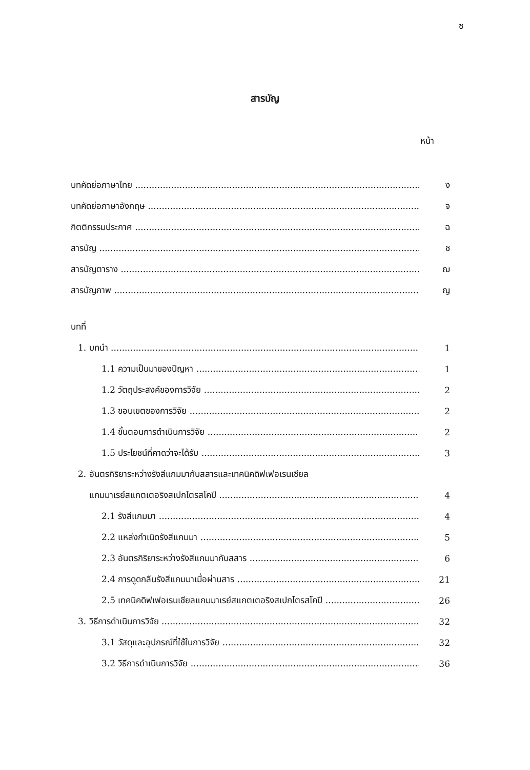ช
สารบัญ
หน้า
บทคัดย่อภาษาไทย ง
บทคัดย่อภาษาอังกฤษ จ
กิตติกรรมประกาศ ฉ
สารบัญ ช
สารบัญตาราง ฌ
สารบัญภาพ ญ
บทที่
1. บทนำ 1
1.1 ความเป็นมาของปัญหา 1
1.2 วัตถุประสงค์ของการวิจัย 2
1.3 ขอบเขตของการวิจัย 2
1.4 ขั้นตอนการดำเนินการวิจัย 2
1.5 ประโยชน์ที่คาดว่าจะได้รับ 3
2. อันตรกิริยาระหว่างรังสีแกมมากับสสารและเทคนิคดิฟเฟอเรนเชียล
แกมมาเรย์สแกตเตอริงสเปกโตรสโคปี 4
2.1 รังสีแกมมา 4
2.2 แหล่งกำเนิดรังสีแกมมา 5
2.3 อันตรกิริยาระหว่างรังสีแกมมากับสสาร 6
2.4 การดูดกลืนรังสีแกมมาเมื่อผ่านสาร 21
2.5 เทคนิคดิฟเฟอเรนเชียลแกมมาเรย์สแกตเตอริงสเปกโตรสโคปี 26
3. วิธีการดำเนินการวิจัย 32
3.1 วัสดุและอุปกรณ์ที่ใช้ในการวิจัย 32
3.2 วิธีการดำเนินการวิจัย 36